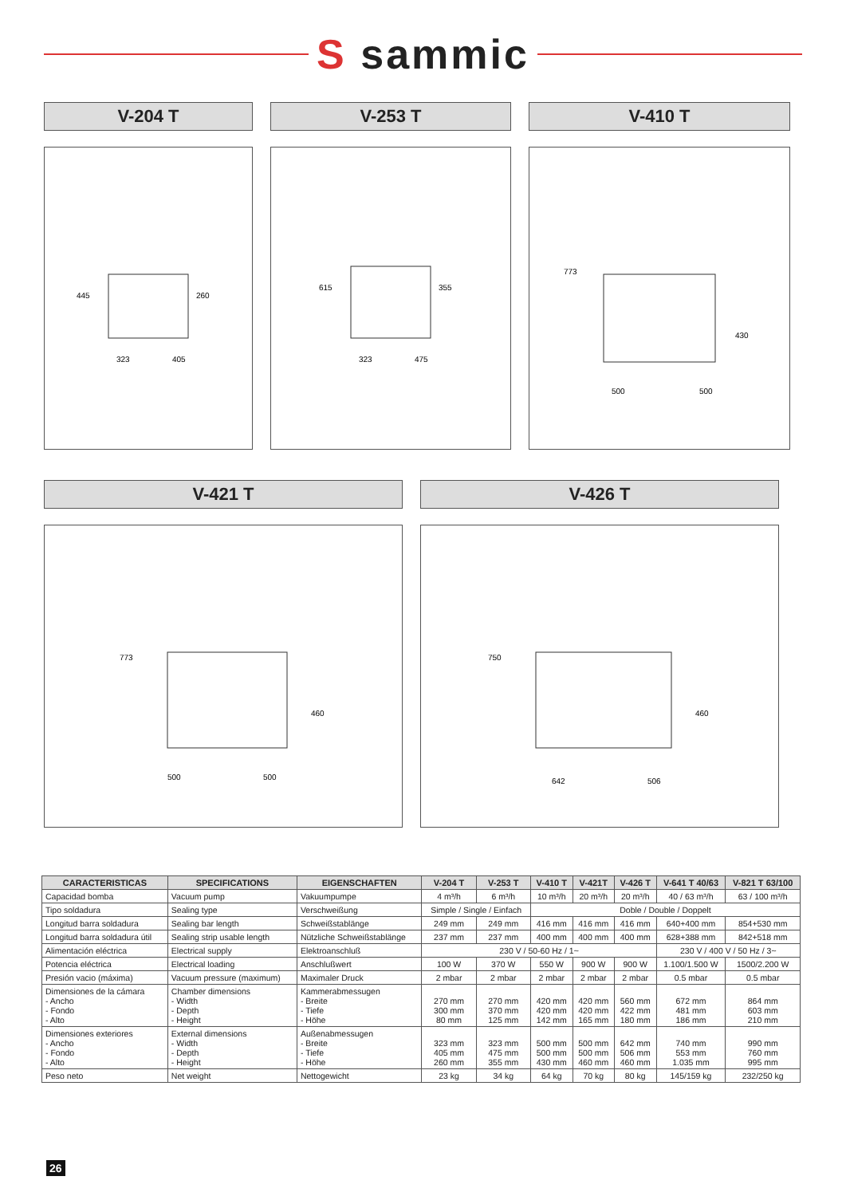S sammic
V-204 T
445
260
323
405
V-253 T
615
355
323
475
V-410 T
773
430
500
500
V-421 T
773
460
500
500
V-426 T
750
460
642
506
| CARACTERISTICAS | SPECIFICATIONS | EIGENSCHAFTEN | V-204 T | V-253 T | V-410 T | V-421T | V-426 T | V-641 T 40/63 | V-821 T 63/100 |
| --- | --- | --- | --- | --- | --- | --- | --- | --- | --- |
| Capacidad bomba | Vacuum pump | Vakuumpumpe | 4 m³/h | 6 m³/h | 10 m³/h | 20 m³/h | 20 m³/h | 40 / 63 m³/h | 63 / 100 m³/h |
| Tipo soldadura | Sealing type | Verschweißung | Simple / Single / Einfach | | Doble / Double / Doppelt | | | | |
| Longitud barra soldadura | Sealing bar length | Schweißstablänge | 249 mm | 249 mm | 416 mm | 416 mm | 416 mm | 640+400 mm | 854+530 mm |
| Longitud barra soldadura útil | Sealing strip usable length | Nützliche Schweißstablänge | 237 mm | 237 mm | 400 mm | 400 mm | 400 mm | 628+388 mm | 842+518 mm |
| Alimentación eléctrica | Electrical supply | Elektroanschluß | 230 V / 50-60 Hz / 1~ | | | | | 230 V / 400 V / 50 Hz / 3~ | |
| Potencia eléctrica | Electrical loading | Anschlußwert | 100 W | 370 W | 550 W | 900 W | 900 W | 1.100/1.500 W | 1500/2.200 W |
| Presión vacio (máxima) | Vacuum pressure (maximum) | Maximaler Druck | 2 mbar | 2 mbar | 2 mbar | 2 mbar | 2 mbar | 0.5 mbar | 0.5 mbar |
| Dimensiones de la cámara - Ancho - Fondo - Alto | Chamber dimensions - Width - Depth - Height | Kammerabmessugen - Breite - Tiefe - Höhe | 270 mm 300 mm 80 mm | 270 mm 370 mm 125 mm | 420 mm 420 mm 142 mm | 420 mm 420 mm 165 mm | 560 mm 422 mm 180 mm | 672 mm 481 mm 186 mm | 864 mm 603 mm 210 mm |
| Dimensiones exteriores - Ancho - Fondo - Alto | External dimensions - Width - Depth - Height | Außenabmessugen - Breite - Tiefe - Höhe | 323 mm 405 mm 260 mm | 323 mm 475 mm 355 mm | 500 mm 500 mm 430 mm | 500 mm 500 mm 460 mm | 642 mm 506 mm 460 mm | 740 mm 553 mm 1.035 mm | 990 mm 760 mm 995 mm |
| Peso neto | Net weight | Nettogewicht | 23 kg | 34 kg | 64 kg | 70 kg | 80 kg | 145/159 kg | 232/250 kg |
26